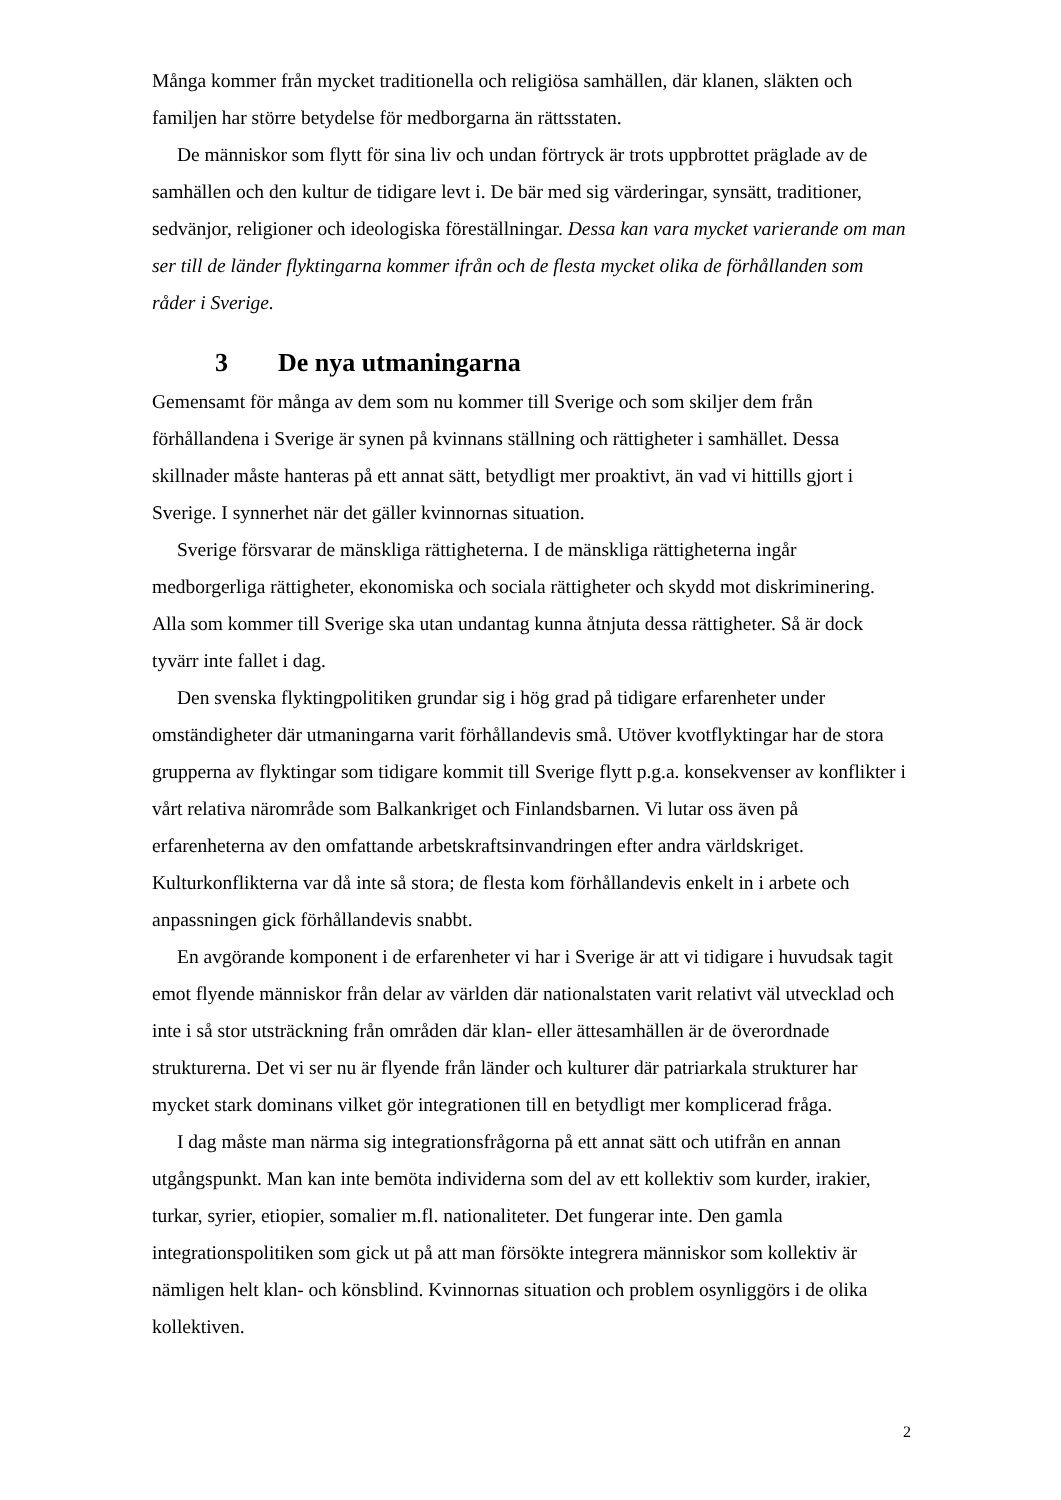Många kommer från mycket traditionella och religiösa samhällen, där klanen, släkten och familjen har större betydelse för medborgarna än rättsstaten.
De människor som flytt för sina liv och undan förtryck är trots uppbrottet präglade av de samhällen och den kultur de tidigare levt i. De bär med sig värderingar, synsätt, traditioner, sedvänjor, religioner och ideologiska föreställningar. Dessa kan vara mycket varierande om man ser till de länder flyktingarna kommer ifrån och de flesta mycket olika de förhållanden som råder i Sverige.
3 De nya utmaningarna
Gemensamt för många av dem som nu kommer till Sverige och som skiljer dem från förhållandena i Sverige är synen på kvinnans ställning och rättigheter i samhället. Dessa skillnader måste hanteras på ett annat sätt, betydligt mer proaktivt, än vad vi hittills gjort i Sverige. I synnerhet när det gäller kvinnornas situation.
Sverige försvarar de mänskliga rättigheterna. I de mänskliga rättigheterna ingår medborgerliga rättigheter, ekonomiska och sociala rättigheter och skydd mot diskriminering. Alla som kommer till Sverige ska utan undantag kunna åtnjuta dessa rättigheter. Så är dock tyvärr inte fallet i dag.
Den svenska flyktingpolitiken grundar sig i hög grad på tidigare erfarenheter under omständigheter där utmaningarna varit förhållandevis små. Utöver kvotflyktingar har de stora grupperna av flyktingar som tidigare kommit till Sverige flytt p.g.a. konsekvenser av konflikter i vårt relativa närområde som Balkankriget och Finlandsbarnen. Vi lutar oss även på erfarenheterna av den omfattande arbetskraftsinvandringen efter andra världskriget. Kulturkonflikterna var då inte så stora; de flesta kom förhållandevis enkelt in i arbete och anpassningen gick förhållandevis snabbt.
En avgörande komponent i de erfarenheter vi har i Sverige är att vi tidigare i huvudsak tagit emot flyende människor från delar av världen där nationalstaten varit relativt väl utvecklad och inte i så stor utsträckning från områden där klan- eller ättesamhällen är de överordnade strukturerna. Det vi ser nu är flyende från länder och kulturer där patriarkala strukturer har mycket stark dominans vilket gör integrationen till en betydligt mer komplicerad fråga.
I dag måste man närma sig integrationsfrågorna på ett annat sätt och utifrån en annan utgångspunkt. Man kan inte bemöta individerna som del av ett kollektiv som kurder, irakier, turkar, syrier, etiopier, somalier m.fl. nationaliteter. Det fungerar inte. Den gamla integrationspolitiken som gick ut på att man försökte integrera människor som kollektiv är nämligen helt klan- och könsblind. Kvinnornas situation och problem osynliggörs i de olika kollektiven.
2